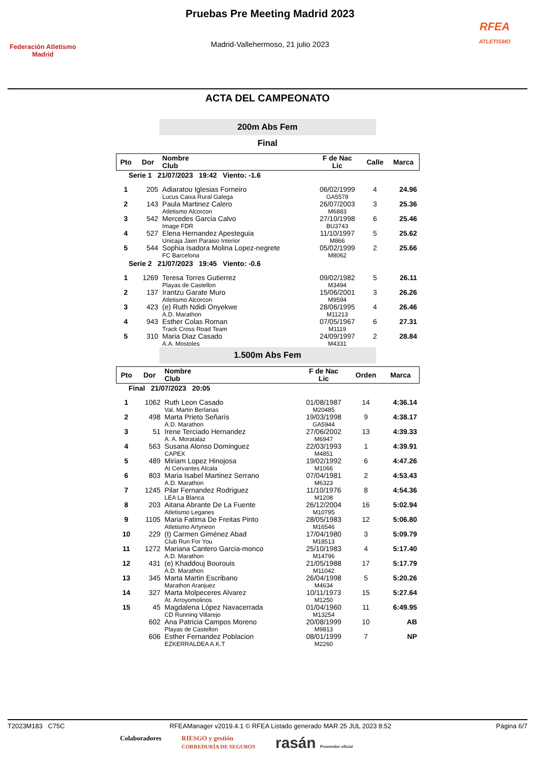Federación Atletismo
Madrid
Pruebas Pre Meeting Madrid 2023
Madrid-Vallehermoso, 21 julio 2023
RFEA
ATLETISMO
ACTA DEL CAMPEONATO
200m Abs Fem
Final
| Pto | Dor | Nombre Club | F de Nac Lic | Calle | Marca |
| --- | --- | --- | --- | --- | --- |
| Serie 1 21/07/2023 19:42 Viento: -1.6 | | | | | |
| 1 | 205 | Adiaratou Iglesias Forneiro Lucus Caixa Rural Galega | 06/02/1999 GA5578 | 4 | 24.96 |
| 2 | 143 | Paula Martinez Calero Atletismo Alcorcon | 26/07/2003 M6883 | 3 | 25.36 |
| 3 | 542 | Mercedes Garcia Calvo Image FDR | 27/10/1998 BU3743 | 6 | 25.46 |
| 4 | 527 | Elena Hernandez Apesteguia Unicaja Jaen Paraiso Interior | 11/10/1997 M866 | 5 | 25.62 |
| 5 | 544 | Sophia Isadora Molina Lopez-negrete FC Barcelona | 05/02/1999 M8062 | 2 | 25.66 |
| Serie 2 21/07/2023 19:45 Viento: -0.6 | | | | | |
| 1 | 1269 | Teresa Torres Gutierrez Playas de Castellon | 09/02/1982 M3494 | 5 | 26.11 |
| 2 | 137 | Irantzu Garate Muro Atletismo Alcorcon | 15/06/2001 M9594 | 3 | 26.26 |
| 3 | 423 | (e) Ruth Ndidi Onyekwe A.D. Marathon | 28/06/1995 M11213 | 4 | 26.46 |
| 4 | 943 | Esther Colas Roman Track Cross Road Team | 07/05/1967 M1119 | 6 | 27.31 |
| 5 | 310 | Maria Diaz Casado A.A. Mostoles | 24/09/1997 M4331 | 2 | 28.84 |
1.500m Abs Fem
| Pto | Dor | Nombre Club | F de Nac Lic | Orden | Marca |
| --- | --- | --- | --- | --- | --- |
| Final 21/07/2023 20:05 | | | | | |
| 1 | 1062 | Ruth Leon Casado Val. Martin Berlanas | 01/08/1987 M20485 | 14 | 4:36.14 |
| 2 | 498 | Marta Prieto Señarís A.D. Marathon | 19/03/1998 GA5944 | 9 | 4:38.17 |
| 3 | 51 | Irene Terciado Hernandez A. A. Moratalaz | 27/06/2002 M6947 | 13 | 4:39.33 |
| 4 | 563 | Susana Alonso Dominguez CAPEX | 22/03/1993 M4851 | 1 | 4:39.91 |
| 5 | 489 | Miriam Lopez Hinojosa At Cervantes Alcala | 19/02/1992 M1066 | 6 | 4:47.26 |
| 6 | 803 | Maria Isabel Martinez Serrano A.D. Marathon | 07/04/1981 M6323 | 2 | 4:53.43 |
| 7 | 1245 | Pilar Fernandez Rodriguez LEA La Blanca | 11/10/1976 M1208 | 8 | 4:54.36 |
| 8 | 203 | Aitana Abrante De La Fuente Atletismo Leganes | 26/12/2004 M10795 | 16 | 5:02.94 |
| 9 | 1105 | Maria Fatima De Freitas Pinto Atletismo Artyneon | 28/05/1983 M16546 | 12 | 5:06.80 |
| 10 | 229 | (t) Carmen Giménez Abad Club Run For You | 17/04/1980 M18513 | 3 | 5:09.79 |
| 11 | 1272 | Mariana Cantero Garcia-monco A.D. Marathon | 25/10/1983 M14796 | 4 | 5:17.40 |
| 12 | 431 | (e) Khaddouj Bourouis A.D. Marathon | 21/05/1988 M11042 | 17 | 5:17.79 |
| 13 | 345 | Marta Martin Escribano Marathon Aranjuez | 26/04/1998 M4634 | 5 | 5:20.26 |
| 14 | 327 | Marta Molpeceres Alvarez At. Arroyomolinos | 10/11/1973 M1250 | 15 | 5:27.64 |
| 15 | 45 | Magdalena López Navacerrada CD Running Villarejo | 01/04/1960 M13254 | 11 | 6:49.95 |
| | 602 | Ana Patricia Campos Moreno Playas de Castellon | 20/08/1999 M9813 | 10 | AB |
| | 606 | Esther Fernandez Poblacion EZKERRALDEA A.K.T | 08/01/1999 M2260 | 7 | NP |
T2023M183 C75C RFEAManager v2019.4.1 © RFEA Listado generado MAR 25 JUL 2023 8:52 Página 6/7
Colaboradores RIESGO y gestión
CORREDURÍA DE SEGUROS rasán Proveedor oficial